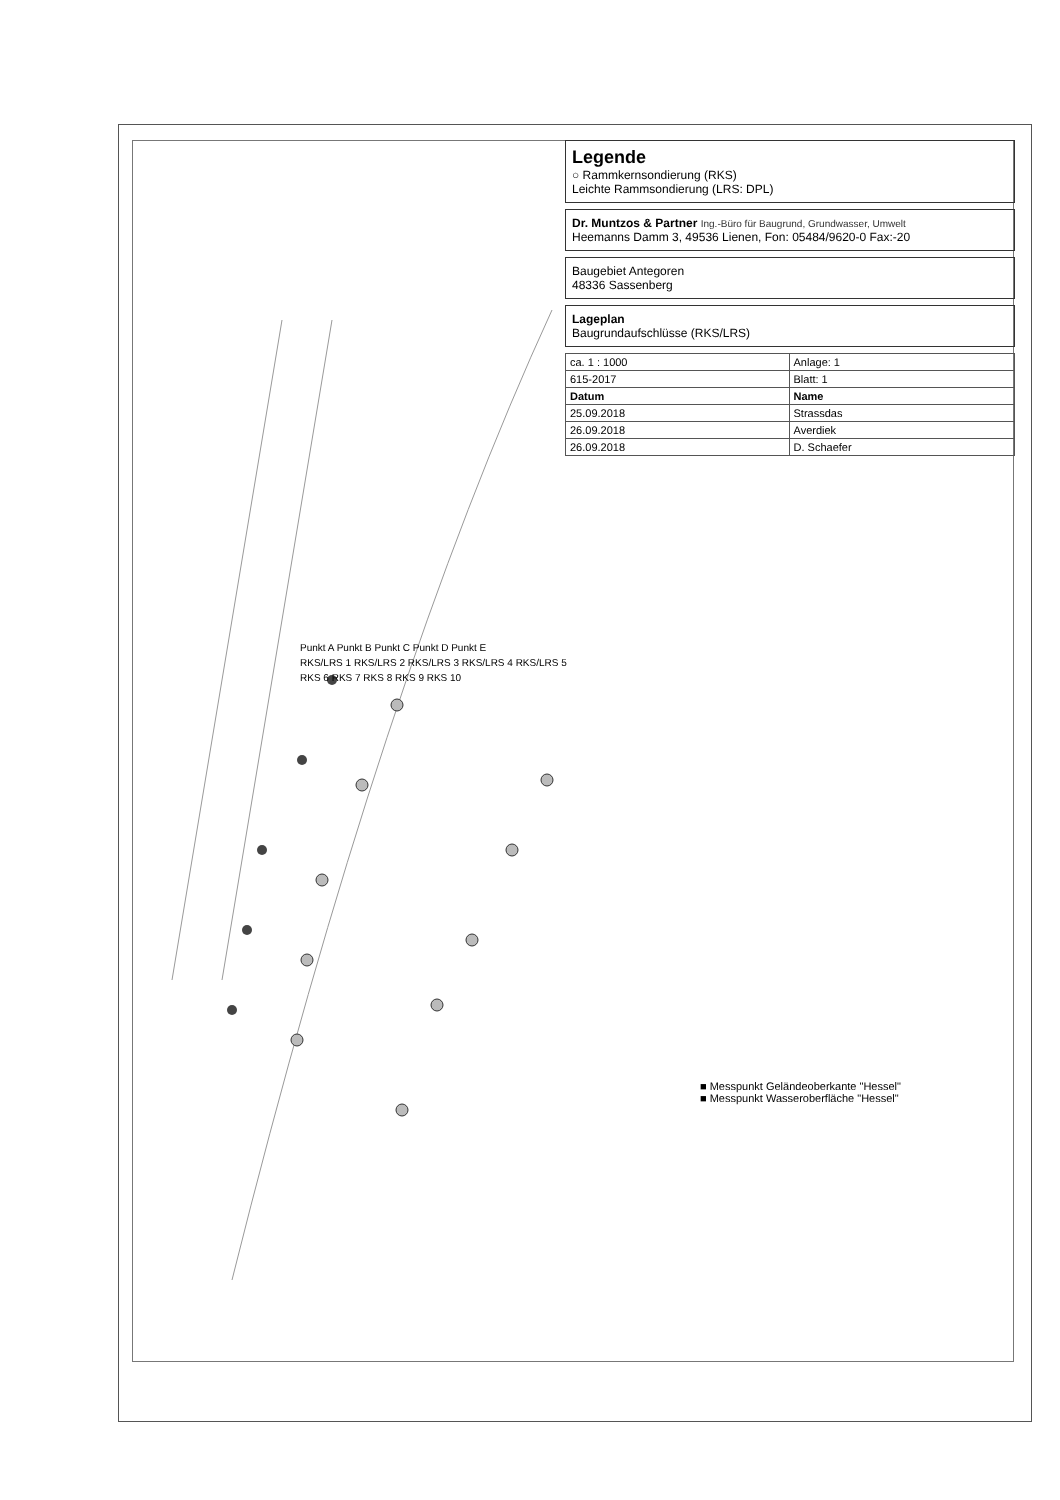Legende
○ Rammkernsondierung (RKS)
Leichte Rammsondierung (LRS: DPL)
Dr. Muntzos & Partner Ing.-Büro für Baugrund, Grundwasser, Umwelt
Heemanns Damm 3, 49536 Lienen, Fon: 05484/9620-0 Fax:-20
Baugebiet Antegoren
48336 Sassenberg
Lageplan
Baugrundaufschlüsse (RKS/LRS)
| ca. 1 : 1000 | Anlage: 1 |
| 615-2017 | Blatt: 1 |
| Datum | Name |
| 25.09.2018 | Strassdas |
| 26.09.2018 | Averdiek |
| 26.09.2018 | D. Schaefer |
Punkt A Punkt B Punkt C Punkt D Punkt E
RKS/LRS 1 RKS/LRS 2 RKS/LRS 3 RKS/LRS 4 RKS/LRS 5
RKS 6 RKS 7 RKS 8 RKS 9 RKS 10
■ Messpunkt Geländeoberkante "Hessel"
■ Messpunkt Wasseroberfläche "Hessel"